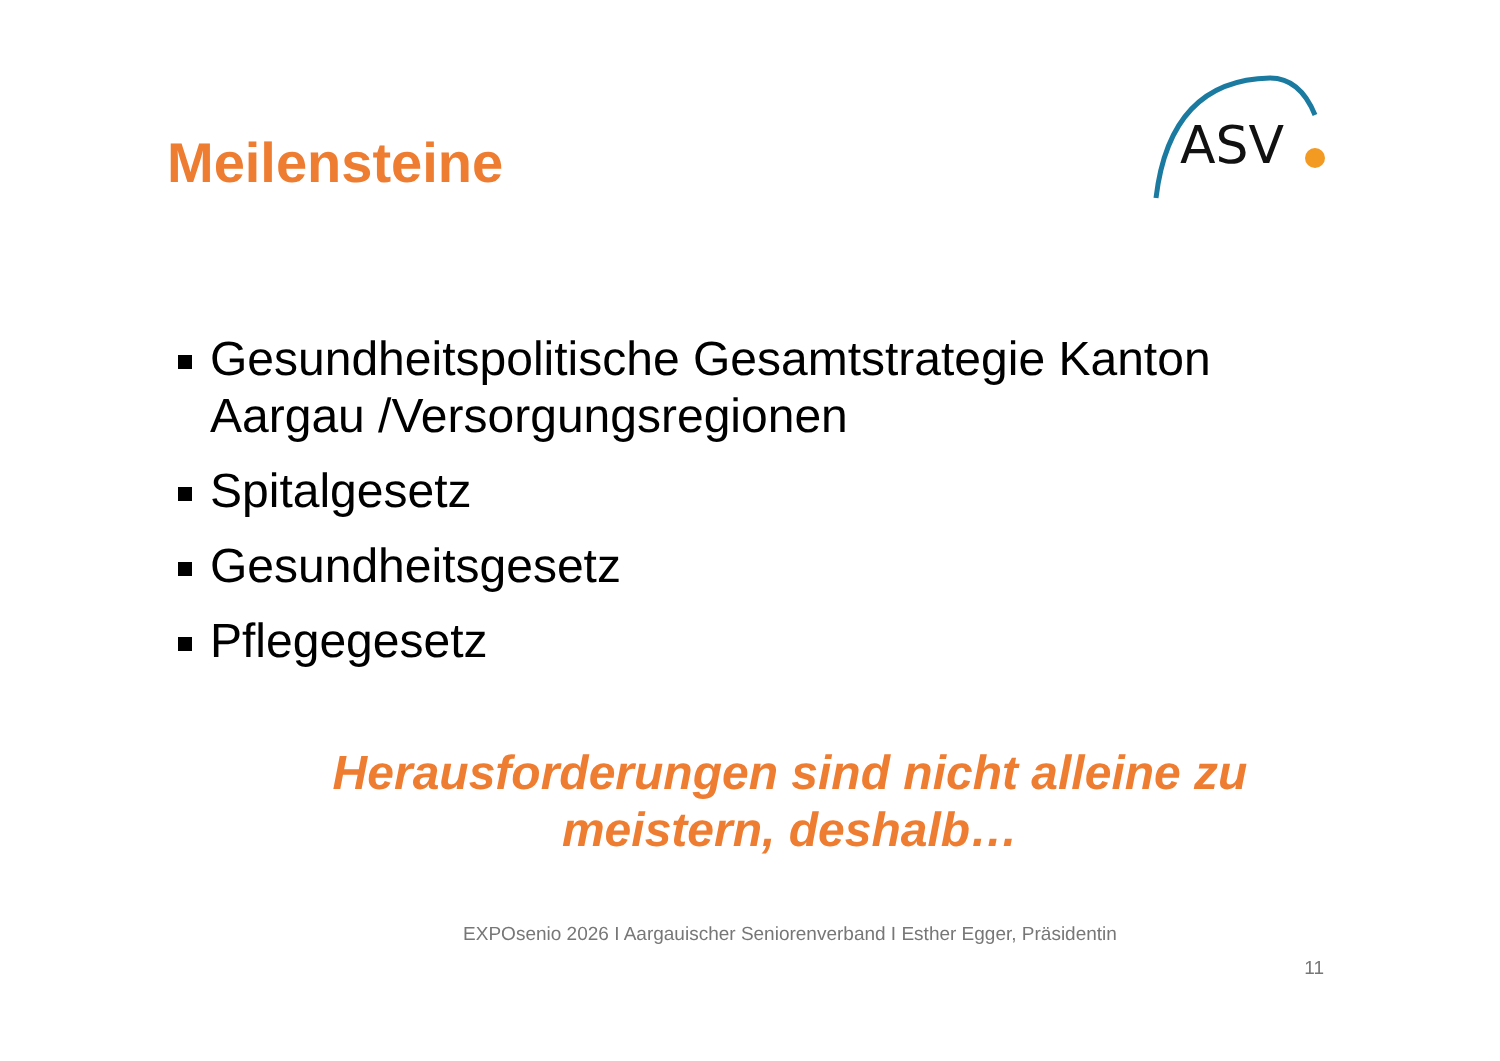Meilensteine
ASV
Gesundheitspolitische Gesamtstrategie Kanton Aargau /Versorgungsregionen
Spitalgesetz
Gesundheitsgesetz
Pflegegesetz
Herausforderungen sind nicht alleine zu
meistern, deshalb…
EXPOsenio 2026 I Aargauischer Seniorenverband I Esther Egger, Präsidentin
11